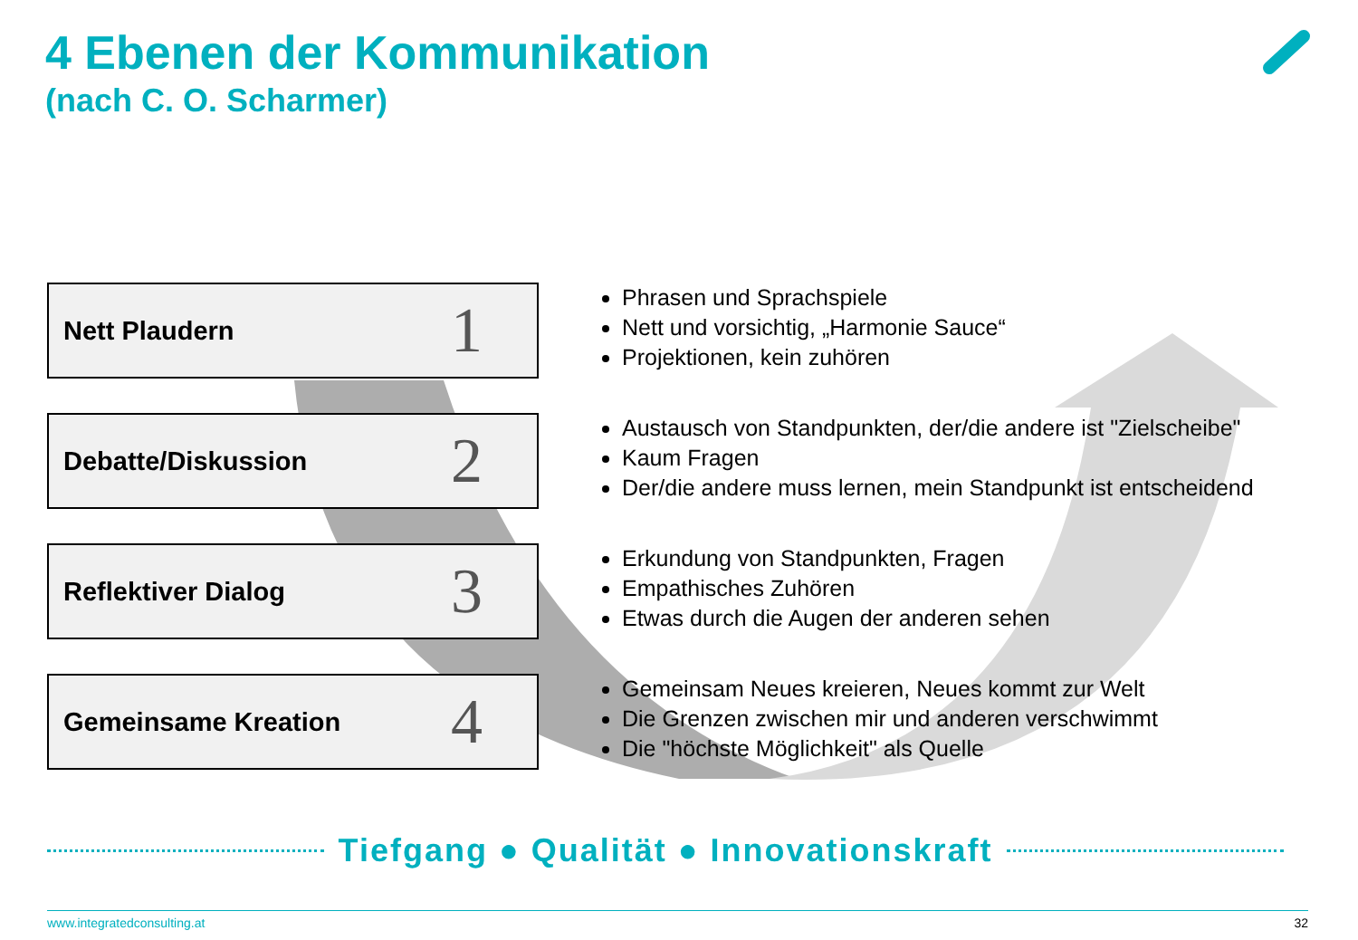4 Ebenen der Kommunikation
(nach C. O. Scharmer)
Nett Plaudern 1
Phrasen und Sprachspiele
Nett und vorsichtig, „Harmonie Sauce“
Projektionen, kein zuhören
Debatte/Diskussion 2
Austausch von Standpunkten, der/die andere ist "Zielscheibe"
Kaum Fragen
Der/die andere muss lernen, mein Standpunkt ist entscheidend
Reflektiver Dialog 3
Erkundung von Standpunkten, Fragen
Empathisches Zuhören
Etwas durch die Augen der anderen sehen
Gemeinsame Kreation 4
Gemeinsam Neues kreieren, Neues kommt zur Welt
Die Grenzen zwischen mir und anderen verschwimmt
Die "höchste Möglichkeit" als Quelle
Tiefgang ● Qualität ● Innovationskraft
www.integratedconsulting.at 32